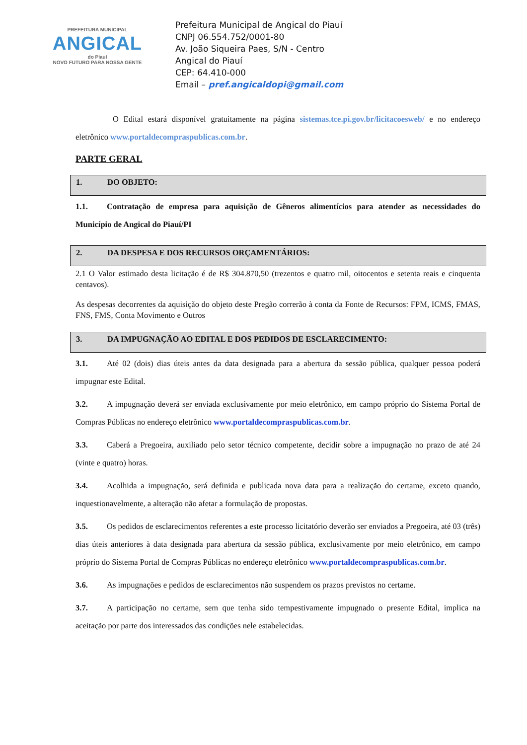PREFEITURA MUNICIPAL
ANGICAL
do Piauí
NOVO FUTURO PARA NOSSA GENTE
Prefeitura Municipal de Angical do Piauí
CNPJ 06.554.752/0001-80
Av. João Siqueira Paes, S/N - Centro
Angical do Piauí
CEP: 64.410-000
Email – pref.angicaldopi@gmail.com
O Edital estará disponível gratuitamente na página sistemas.tce.pi.gov.br/licitacoesweb/ e no endereço eletrônico www.portaldecompraspublicas.com.br.
PARTE GERAL
1. DO OBJETO:
1.1. Contratação de empresa para aquisição de Gêneros alimentícios para atender as necessidades do Município de Angical do Piauí/PI
2. DA DESPESA E DOS RECURSOS ORÇAMENTÁRIOS:
2.1 O Valor estimado desta licitação é de R$ 304.870,50 (trezentos e quatro mil, oitocentos e setenta reais e cinquenta centavos).
As despesas decorrentes da aquisição do objeto deste Pregão correrão à conta da Fonte de Recursos: FPM, ICMS, FMAS, FNS, FMS, Conta Movimento e Outros
3. DA IMPUGNAÇÃO AO EDITAL E DOS PEDIDOS DE ESCLARECIMENTO:
3.1. Até 02 (dois) dias úteis antes da data designada para a abertura da sessão pública, qualquer pessoa poderá impugnar este Edital.
3.2. A impugnação deverá ser enviada exclusivamente por meio eletrônico, em campo próprio do Sistema Portal de Compras Públicas no endereço eletrônico www.portaldecompraspublicas.com.br.
3.3. Caberá a Pregoeira, auxiliado pelo setor técnico competente, decidir sobre a impugnação no prazo de até 24 (vinte e quatro) horas.
3.4. Acolhida a impugnação, será definida e publicada nova data para a realização do certame, exceto quando, inquestionavelmente, a alteração não afetar a formulação de propostas.
3.5. Os pedidos de esclarecimentos referentes a este processo licitatório deverão ser enviados a Pregoeira, até 03 (três) dias úteis anteriores à data designada para abertura da sessão pública, exclusivamente por meio eletrônico, em campo próprio do Sistema Portal de Compras Públicas no endereço eletrônico www.portaldecompraspublicas.com.br.
3.6. As impugnações e pedidos de esclarecimentos não suspendem os prazos previstos no certame.
3.7. A participação no certame, sem que tenha sido tempestivamente impugnado o presente Edital, implica na aceitação por parte dos interessados das condições nele estabelecidas.